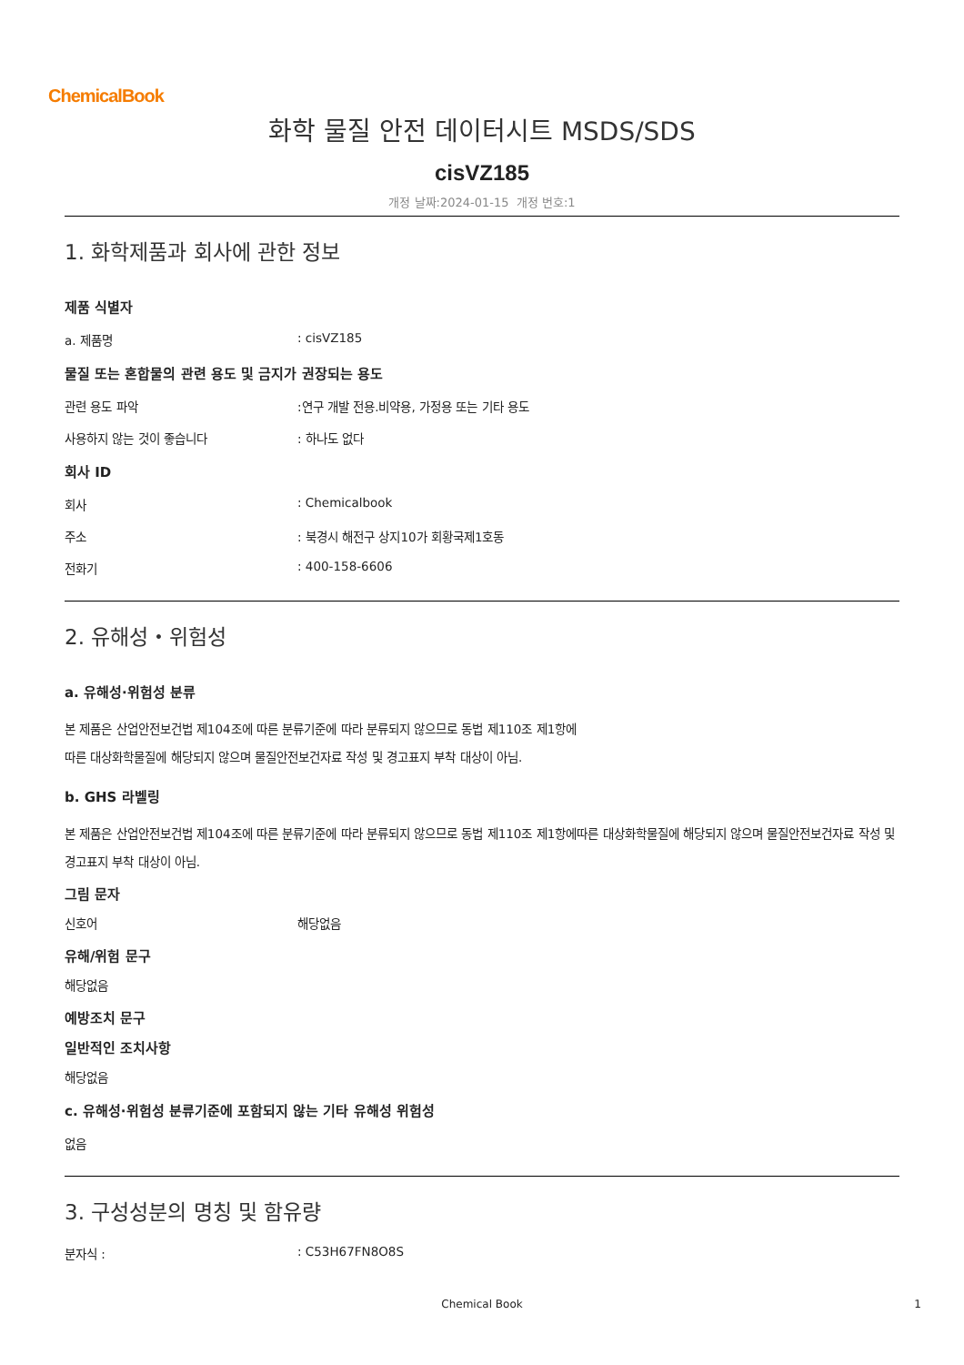ChemicalBook
화학 물질 안전 데이터시트 MSDS/SDS
cisVZ185
개정 날짜:2024-01-15 개정 번호:1
1. 화학제품과 회사에 관한 정보
제품 식별자
a. 제품명: cisVZ185
물질 또는 혼합물의 관련 용도 및 금지가 권장되는 용도
관련 용도 파악:연구 개발 전용.비약용, 가정용 또는 기타 용도
사용하지 않는 것이 좋습니다: 하나도 없다
회사 ID
회사: Chemicalbook
주소: 북경시 해전구 상지10가 회황국제1호동
전화기: 400-158-6606
2. 유해성・위험성
a. 유해성·위험성 분류
본 제품은 산업안전보건법 제104조에 따른 분류기준에 따라 분류되지 않으므로 동법 제110조 제1항에
따른 대상화학물질에 해당되지 않으며 물질안전보건자료 작성 및 경고표지 부착 대상이 아님.
b. GHS 라벨링
본 제품은 산업안전보건법 제104조에 따른 분류기준에 따라 분류되지 않으므로 동법 제110조 제1항에따른 대상화학물질에 해당되지 않으며 물질안전보건자료 작성 및 경고표지 부착 대상이 아님.
그림 문자
신호어 해당없음
유해/위험 문구
해당없음
예방조치 문구
일반적인 조치사항
해당없음
c. 유해성·위험성 분류기준에 포함되지 않는 기타 유해성 위험성
없음
3. 구성성분의 명칭 및 함유량
분자식 :: C53H67FN8O8S
Chemical Book
1